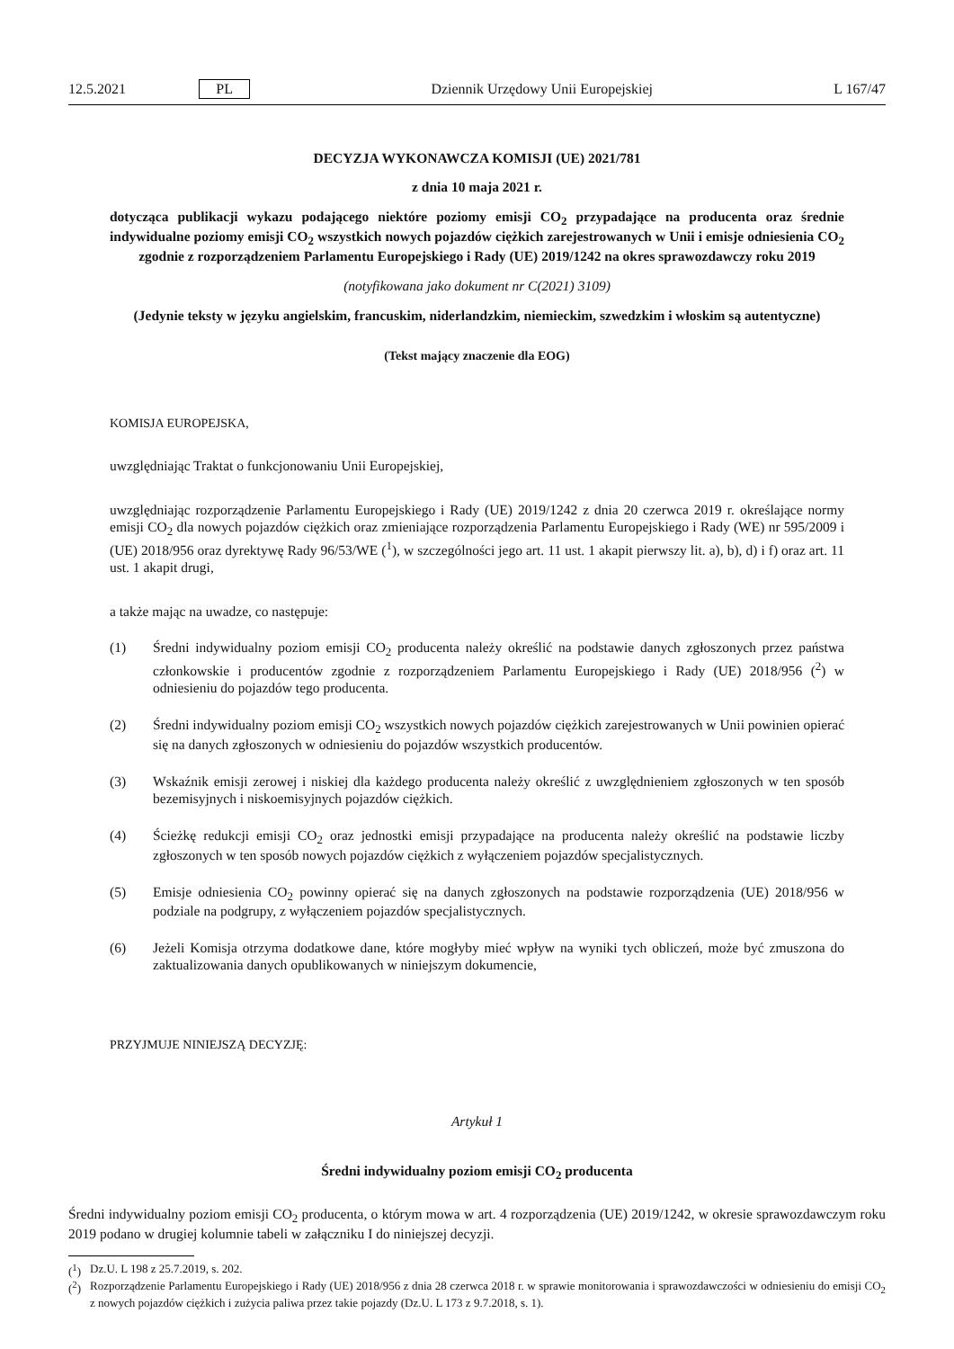12.5.2021 PL Dziennik Urzędowy Unii Europejskiej L 167/47
DECYZJA WYKONAWCZA KOMISJI (UE) 2021/781
z dnia 10 maja 2021 r.
dotycząca publikacji wykazu podającego niektóre poziomy emisji CO<sub>2</sub> przypadające na producenta oraz średnie indywidualne poziomy emisji CO<sub>2</sub> wszystkich nowych pojazdów ciężkich zarejestrowanych w Unii i emisje odniesienia CO<sub>2</sub> zgodnie z rozporządzeniem Parlamentu Europejskiego i Rady (UE) 2019/1242 na okres sprawozdawczy roku 2019
(notyfikowana jako dokument nr C(2021) 3109)
(Jedynie teksty w języku angielskim, francuskim, niderlandzkim, niemieckim, szwedzkim i włoskim są autentyczne)
(Tekst mający znaczenie dla EOG)
KOMISJA EUROPEJSKA,
uwzględniając Traktat o funkcjonowaniu Unii Europejskiej,
uwzględniając rozporządzenie Parlamentu Europejskiego i Rady (UE) 2019/1242 z dnia 20 czerwca 2019 r. określające normy emisji CO<sub>2</sub> dla nowych pojazdów ciężkich oraz zmieniające rozporządzenia Parlamentu Europejskiego i Rady (WE) nr 595/2009 i (UE) 2018/956 oraz dyrektywę Rady 96/53/WE (<sup>1</sup>), w szczególności jego art. 11 ust. 1 akapit pierwszy lit. a), b), d) i f) oraz art. 11 ust. 1 akapit drugi,
a także mając na uwadze, co następuje:
(1) Średni indywidualny poziom emisji CO<sub>2</sub> producenta należy określić na podstawie danych zgłoszonych przez państwa członkowskie i producentów zgodnie z rozporządzeniem Parlamentu Europejskiego i Rady (UE) 2018/956 (<sup>2</sup>) w odniesieniu do pojazdów tego producenta.
(2) Średni indywidualny poziom emisji CO<sub>2</sub> wszystkich nowych pojazdów ciężkich zarejestrowanych w Unii powinien opierać się na danych zgłoszonych w odniesieniu do pojazdów wszystkich producentów.
(3) Wskaźnik emisji zerowej i niskiej dla każdego producenta należy określić z uwzględnieniem zgłoszonych w ten sposób bezemisyjnych i niskoemisyjnych pojazdów ciężkich.
(4) Ścieżkę redukcji emisji CO<sub>2</sub> oraz jednostki emisji przypadające na producenta należy określić na podstawie liczby zgłoszonych w ten sposób nowych pojazdów ciężkich z wyłączeniem pojazdów specjalistycznych.
(5) Emisje odniesienia CO<sub>2</sub> powinny opierać się na danych zgłoszonych na podstawie rozporządzenia (UE) 2018/956 w podziale na podgrupy, z wyłączeniem pojazdów specjalistycznych.
(6) Jeżeli Komisja otrzyma dodatkowe dane, które mogłyby mieć wpływ na wyniki tych obliczeń, może być zmuszona do zaktualizowania danych opublikowanych w niniejszym dokumencie,
PRZYJMUJE NINIEJSZĄ DECYZJĘ:
Artykuł 1
Średni indywidualny poziom emisji CO<sub>2</sub> producenta
Średni indywidualny poziom emisji CO<sub>2</sub> producenta, o którym mowa w art. 4 rozporządzenia (UE) 2019/1242, w okresie sprawozdawczym roku 2019 podano w drugiej kolumnie tabeli w załączniku I do niniejszej decyzji.
(<sup>1</sup>) Dz.U. L 198 z 25.7.2019, s. 202.
(<sup>2</sup>) Rozporządzenie Parlamentu Europejskiego i Rady (UE) 2018/956 z dnia 28 czerwca 2018 r. w sprawie monitorowania i sprawozdawczości w odniesieniu do emisji CO<sub>2</sub> z nowych pojazdów ciężkich i zużycia paliwa przez takie pojazdy (Dz.U. L 173 z 9.7.2018, s. 1).